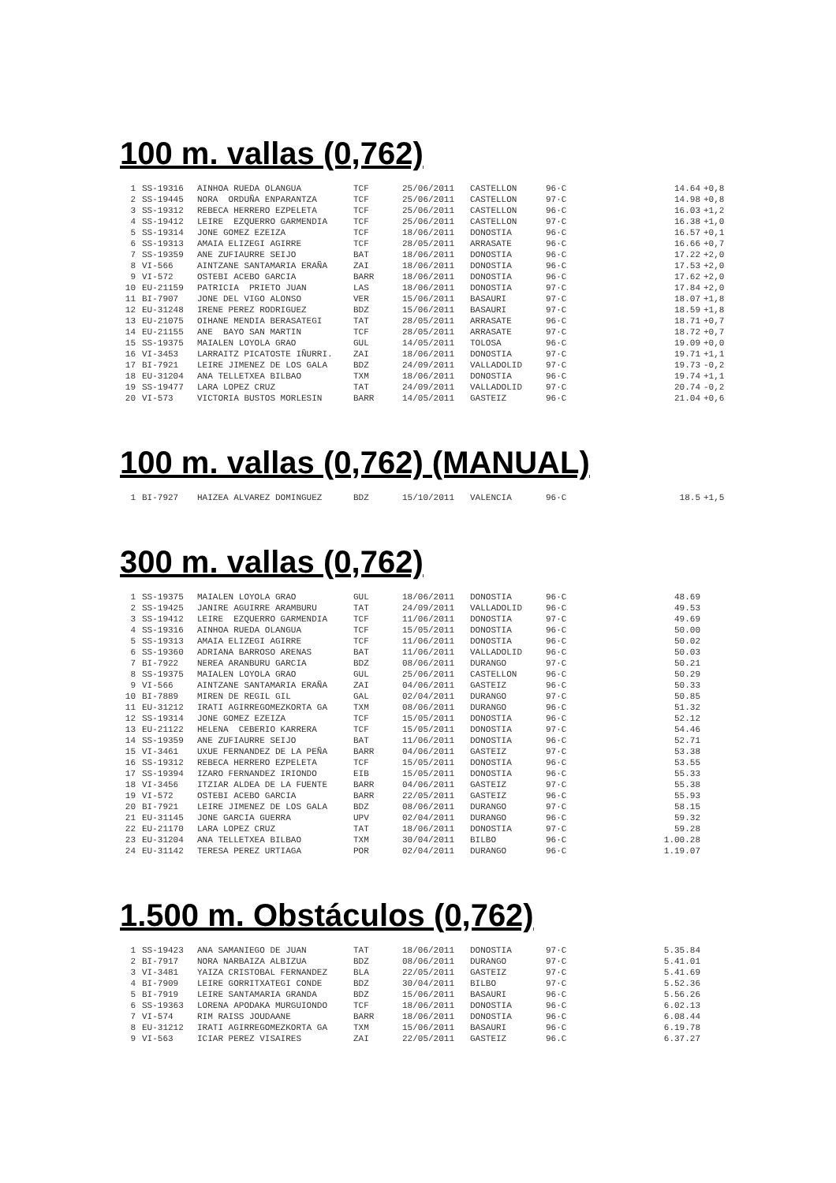100 m. vallas (0,762)
| 1 | SS-19316 | AINHOA RUEDA OLANGUA | TCF | 25/06/2011 | CASTELLON | 96·C | 14.64 | +0,8 |
| 2 | SS-19445 | NORA ORDUÑA ENPARANTZA | TCF | 25/06/2011 | CASTELLON | 97·C | 14.98 | +0,8 |
| 3 | SS-19312 | REBECA HERRERO EZPELETA | TCF | 25/06/2011 | CASTELLON | 96·C | 16.03 | +1,2 |
| 4 | SS-19412 | LEIRE EZQUERRO GARMENDIA | TCF | 25/06/2011 | CASTELLON | 97·C | 16.38 | +1,0 |
| 5 | SS-19314 | JONE GOMEZ EZEIZA | TCF | 18/06/2011 | DONOSTIA | 96·C | 16.57 | +0,1 |
| 6 | SS-19313 | AMAIA ELIZEGI AGIRRE | TCF | 28/05/2011 | ARRASATE | 96·C | 16.66 | +0,7 |
| 7 | SS-19359 | ANE ZUFIAURRE SEIJO | BAT | 18/06/2011 | DONOSTIA | 96·C | 17.22 | +2,0 |
| 8 | VI-566 | AINTZANE SANTAMARIA ERAÑA | ZAI | 18/06/2011 | DONOSTIA | 96·C | 17.53 | +2,0 |
| 9 | VI-572 | OSTEBI ACEBO GARCIA | BARR | 18/06/2011 | DONOSTIA | 96·C | 17.62 | +2,0 |
| 10 | EU-21159 | PATRICIA PRIETO JUAN | LAS | 18/06/2011 | DONOSTIA | 97·C | 17.84 | +2,0 |
| 11 | BI-7907 | JONE DEL VIGO ALONSO | VER | 15/06/2011 | BASAURI | 97·C | 18.07 | +1,8 |
| 12 | EU-31248 | IRENE PEREZ RODRIGUEZ | BDZ | 15/06/2011 | BASAURI | 97·C | 18.59 | +1,8 |
| 13 | EU-21075 | OIHANE MENDIA BERASATEGI | TAT | 28/05/2011 | ARRASATE | 96·C | 18.71 | +0,7 |
| 14 | EU-21155 | ANE BAYO SAN MARTIN | TCF | 28/05/2011 | ARRASATE | 97·C | 18.72 | +0,7 |
| 15 | SS-19375 | MAIALEN LOYOLA GRAO | GUL | 14/05/2011 | TOLOSA | 96·C | 19.09 | +0,0 |
| 16 | VI-3453 | LARRAITZ PICATOSTE IÑURRI. | ZAI | 18/06/2011 | DONOSTIA | 97·C | 19.71 | +1,1 |
| 17 | BI-7921 | LEIRE JIMENEZ DE LOS GALA | BDZ | 24/09/2011 | VALLADOLID | 97·C | 19.73 | -0,2 |
| 18 | EU-31204 | ANA TELLETXEA BILBAO | TXM | 18/06/2011 | DONOSTIA | 96·C | 19.74 | +1,1 |
| 19 | SS-19477 | LARA LOPEZ CRUZ | TAT | 24/09/2011 | VALLADOLID | 97·C | 20.74 | -0,2 |
| 20 | VI-573 | VICTORIA BUSTOS MORLESIN | BARR | 14/05/2011 | GASTEIZ | 96·C | 21.04 | +0,6 |
100 m. vallas (0,762) (MANUAL)
| 1 | BI-7927 | HAIZEA ALVAREZ DOMINGUEZ | BDZ | 15/10/2011 | VALENCIA | 96·C | 18.5 | +1,5 |
300 m. vallas (0,762)
| 1 | SS-19375 | MAIALEN LOYOLA GRAO | GUL | 18/06/2011 | DONOSTIA | 96·C | 48.69 | |
| 2 | SS-19425 | JANIRE AGUIRRE ARAMBURU | TAT | 24/09/2011 | VALLADOLID | 96·C | 49.53 | |
| 3 | SS-19412 | LEIRE EZQUERRO GARMENDIA | TCF | 11/06/2011 | DONOSTIA | 97·C | 49.69 | |
| 4 | SS-19316 | AINHOA RUEDA OLANGUA | TCF | 15/05/2011 | DONOSTIA | 96·C | 50.00 | |
| 5 | SS-19313 | AMAIA ELIZEGI AGIRRE | TCF | 11/06/2011 | DONOSTIA | 96·C | 50.02 | |
| 6 | SS-19360 | ADRIANA BARROSO ARENAS | BAT | 11/06/2011 | VALLADOLID | 96·C | 50.03 | |
| 7 | BI-7922 | NEREA ARANBURU GARCIA | BDZ | 08/06/2011 | DURANGO | 97·C | 50.21 | |
| 8 | SS-19375 | MAIALEN LOYOLA GRAO | GUL | 25/06/2011 | CASTELLON | 96·C | 50.29 | |
| 9 | VI-566 | AINTZANE SANTAMARIA ERAÑA | ZAI | 04/06/2011 | GASTEIZ | 96·C | 50.33 | |
| 10 | BI-7889 | MIREN DE REGIL GIL | GAL | 02/04/2011 | DURANGO | 97·C | 50.85 | |
| 11 | EU-31212 | IRATI AGIRREGOMEZKORTA GA | TXM | 08/06/2011 | DURANGO | 96·C | 51.32 | |
| 12 | SS-19314 | JONE GOMEZ EZEIZA | TCF | 15/05/2011 | DONOSTIA | 96·C | 52.12 | |
| 13 | EU-21122 | HELENA CEBERIO KARRERA | TCF | 15/05/2011 | DONOSTIA | 97·C | 54.46 | |
| 14 | SS-19359 | ANE ZUFIAURRE SEIJO | BAT | 11/06/2011 | DONOSTIA | 96·C | 52.71 | |
| 15 | VI-3461 | UXUE FERNANDEZ DE LA PEÑA | BARR | 04/06/2011 | GASTEIZ | 97·C | 53.38 | |
| 16 | SS-19312 | REBECA HERRERO EZPELETA | TCF | 15/05/2011 | DONOSTIA | 96·C | 53.55 | |
| 17 | SS-19394 | IZARO FERNANDEZ IRIONDO | EIB | 15/05/2011 | DONOSTIA | 96·C | 55.33 | |
| 18 | VI-3456 | ITZIAR ALDEA DE LA FUENTE | BARR | 04/06/2011 | GASTEIZ | 97·C | 55.38 | |
| 19 | VI-572 | OSTEBI ACEBO GARCIA | BARR | 22/05/2011 | GASTEIZ | 96·C | 55.93 | |
| 20 | BI-7921 | LEIRE JIMENEZ DE LOS GALA | BDZ | 08/06/2011 | DURANGO | 97·C | 58.15 | |
| 21 | EU-31145 | JONE GARCIA GUERRA | UPV | 02/04/2011 | DURANGO | 96·C | 59.32 | |
| 22 | EU-21170 | LARA LOPEZ CRUZ | TAT | 18/06/2011 | DONOSTIA | 97·C | 59.28 | |
| 23 | EU-31204 | ANA TELLETXEA BILBAO | TXM | 30/04/2011 | BILBO | 96·C | 1.00.28 | |
| 24 | EU-31142 | TERESA PEREZ URTIAGA | POR | 02/04/2011 | DURANGO | 96·C | 1.19.07 | |
1.500 m. Obstáculos (0,762)
| 1 | SS-19423 | ANA SAMANIEGO DE JUAN | TAT | 18/06/2011 | DONOSTIA | 97·C | 5.35.84 | |
| 2 | BI-7917 | NORA NARBAIZA ALBIZUA | BDZ | 08/06/2011 | DURANGO | 97·C | 5.41.01 | |
| 3 | VI-3481 | YAIZA CRISTOBAL FERNANDEZ | BLA | 22/05/2011 | GASTEIZ | 97·C | 5.41.69 | |
| 4 | BI-7909 | LEIRE GORRITXATEGI CONDE | BDZ | 30/04/2011 | BILBO | 97·C | 5.52.36 | |
| 5 | BI-7919 | LEIRE SANTAMARIA GRANDA | BDZ | 15/06/2011 | BASAURI | 96·C | 5.56.26 | |
| 6 | SS-19363 | LORENA APODAKA MURGUIONDO | TCF | 18/06/2011 | DONOSTIA | 96·C | 6.02.13 | |
| 7 | VI-574 | RIM RAISS JOUDAANE | BARR | 18/06/2011 | DONOSTIA | 96·C | 6.08.44 | |
| 8 | EU-31212 | IRATI AGIRREGOMEZKORTA GA | TXM | 15/06/2011 | BASAURI | 96·C | 6.19.78 | |
| 9 | VI-563 | ICIAR PEREZ VISAIRES | ZAI | 22/05/2011 | GASTEIZ | 96.C | 6.37.27 | |